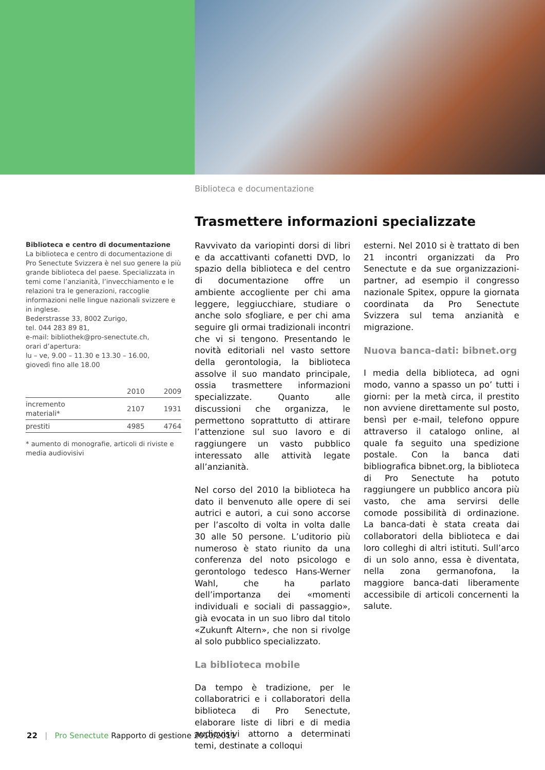Biblioteca e documentazione
Trasmettere informazioni specializzate
Biblioteca e centro di documentazione
La biblioteca e centro di documentazione di Pro Senectute Svizzera è nel suo genere la più grande biblioteca del paese. Specializzata in temi come l’anzianità, l’invecchiamento e le relazioni tra le generazioni, raccoglie informazioni nelle lingue nazionali svizzere e in inglese.
Bederstrasse 33, 8002 Zurigo,
tel. 044 283 89 81,
e-mail: bibliothek@pro-senectute.ch,
orari d’apertura:
lu – ve, 9.00 – 11.30 e 13.30 – 16.00,
giovedì fino alle 18.00
| | 2010 | 2009 |
| --- | --- | --- |
| incremento materiali* | 2107 | 1931 |
| prestiti | 4985 | 4764 |
* aumento di monografie, articoli di riviste e media audiovisivi
Ravvivato da variopinti dorsi di libri e da accattivanti cofanetti DVD, lo spazio della biblioteca e del centro di documentazione offre un ambiente accogliente per chi ama leggere, leggiucchiare, studiare o anche solo sfogliare, e per chi ama seguire gli ormai tradizionali incontri che vi si tengono. Presentando le novità editoriali nel vasto settore della gerontologia, la biblioteca assolve il suo mandato principale, ossia trasmettere informazioni specializzate. Quanto alle discussioni che organizza, le permettono soprattutto di attirare l’attenzione sul suo lavoro e di raggiungere un vasto pubblico interessato alle attività legate all’anzianità.
Nel corso del 2010 la biblioteca ha dato il benvenuto alle opere di sei autrici e autori, a cui sono accorse per l’ascolto di volta in volta dalle 30 alle 50 persone. L’uditorio più numeroso è stato riunito da una conferenza del noto psicologo e gerontologo tedesco Hans-Werner Wahl, che ha parlato dell’importanza dei «momenti individuali e sociali di passaggio», già evocata in un suo libro dal titolo «Zukunft Altern», che non si rivolge al solo pubblico specializzato.
La biblioteca mobile
Da tempo è tradizione, per le collaboratrici e i collaboratori della biblioteca di Pro Senectute, elaborare liste di libri e di media audiovisivi attorno a determinati temi, destinate a colloqui
esterni. Nel 2010 si è trattato di ben 21 incontri organizzati da Pro Senectute e da sue organizzazioni-partner, ad esempio il congresso nazionale Spitex, oppure la giornata coordinata da Pro Senectute Svizzera sul tema anzianità e migrazione.
Nuova banca-dati: bibnet.org
I media della biblioteca, ad ogni modo, vanno a spasso un po’ tutti i giorni: per la metà circa, il prestito non avviene direttamente sul posto, bensì per e-mail, telefono oppure attraverso il catalogo online, al quale fa seguito una spedizione postale. Con la banca dati bibliografica bibnet.org, la biblioteca di Pro Senectute ha potuto raggiungere un pubblico ancora più vasto, che ama servirsi delle comode possibilità di ordinazione. La banca-dati è stata creata dai collaboratori della biblioteca e dai loro colleghi di altri istituti. Sull’arco di un solo anno, essa è diventata, nella zona germanofona, la maggiore banca-dati liberamente accessibile di articoli concernenti la salute.
22 | Pro Senectute Rapporto di gestione 2010/2011